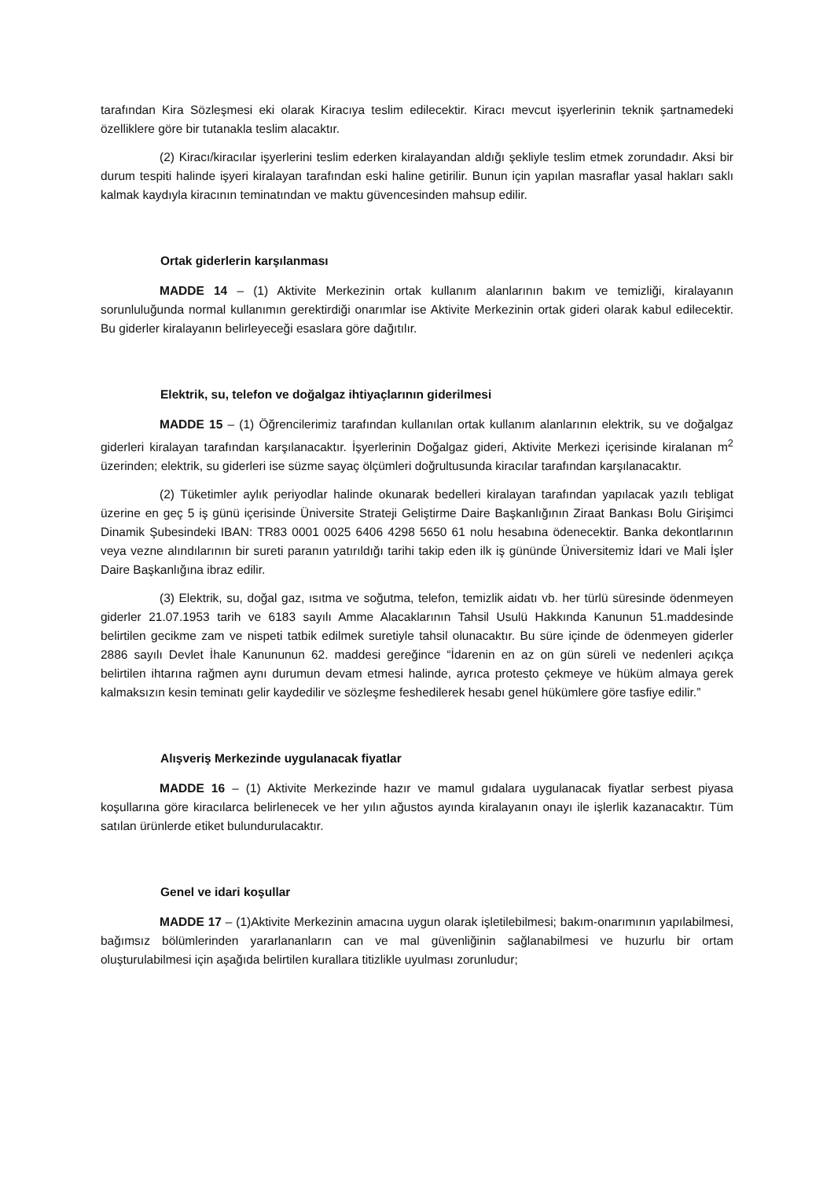tarafından Kira Sözleşmesi eki olarak Kiracıya teslim edilecektir. Kiracı mevcut işyerlerinin teknik şartnamedeki özelliklere göre bir tutanakla teslim alacaktır.
(2) Kiracı/kiracılar işyerlerini teslim ederken kiralayandan aldığı şekliyle teslim etmek zorundadır. Aksi bir durum tespiti halinde işyeri kiralayan tarafından eski haline getirilir. Bunun için yapılan masraflar yasal hakları saklı kalmak kaydıyla kiracının teminatından ve maktu güvencesinden mahsup edilir.
Ortak giderlerin karşılanması
MADDE 14 – (1) Aktivite Merkezinin ortak kullanım alanlarının bakım ve temizliği, kiralayanın sorunluluğunda normal kullanımın gerektirdiği onarımlar ise Aktivite Merkezinin ortak gideri olarak kabul edilecektir. Bu giderler kiralayanın belirleyeceği esaslara göre dağıtılır.
Elektrik, su, telefon ve doğalgaz ihtiyaçlarının giderilmesi
MADDE 15 – (1) Öğrencilerimiz tarafından kullanılan ortak kullanım alanlarının elektrik, su ve doğalgaz giderleri kiralayan tarafından karşılanacaktır. İşyerlerinin Doğalgaz gideri, Aktivite Merkezi içerisinde kiralanan m<sup>2</sup> üzerinden; elektrik, su giderleri ise süzme sayaç ölçümleri doğrultusunda kiracılar tarafından karşılanacaktır.
(2) Tüketimler aylık periyodlar halinde okunarak bedelleri kiralayan tarafından yapılacak yazılı tebligat üzerine en geç 5 iş günü içerisinde Üniversite Strateji Geliştirme Daire Başkanlığının Ziraat Bankası Bolu Girişimci Dinamik Şubesindeki IBAN: TR83 0001 0025 6406 4298 5650 61 nolu hesabına ödenecektir. Banka dekontlarının veya vezne alındılarının bir sureti paranın yatırıldığı tarihi takip eden ilk iş gününde Üniversitemiz İdari ve Mali İşler Daire Başkanlığına ibraz edilir.
(3) Elektrik, su, doğal gaz, ısıtma ve soğutma, telefon, temizlik aidatı vb. her türlü süresinde ödenmeyen giderler 21.07.1953 tarih ve 6183 sayılı Amme Alacaklarının Tahsil Usulü Hakkında Kanunun 51.maddesinde belirtilen gecikme zam ve nispeti tatbik edilmek suretiyle tahsil olunacaktır. Bu süre içinde de ödenmeyen giderler 2886 sayılı Devlet İhale Kanununun 62. maddesi gereğince “İdarenin en az on gün süreli ve nedenleri açıkça belirtilen ihtarına rağmen aynı durumun devam etmesi halinde, ayrıca protesto çekmeye ve hüküm almaya gerek kalmaksızın kesin teminatı gelir kaydedilir ve sözleşme feshedilerek hesabı genel hükümlere göre tasfiye edilir.”
Alışveriş Merkezinde uygulanacak fiyatlar
MADDE 16 – (1) Aktivite Merkezinde hazır ve mamul gıdalara uygulanacak fiyatlar serbest piyasa koşullarına göre kiracılarca belirlenecek ve her yılın ağustos ayında kiralayanın onayı ile işlerlik kazanacaktır. Tüm satılan ürünlerde etiket bulundurulacaktır.
Genel ve idari koşullar
MADDE 17 – (1)Aktivite Merkezinin amacına uygun olarak işletilebilmesi; bakım-onarımının yapılabilmesi, bağımsız bölümlerinden yararlananların can ve mal güvenliğinin sağlanabilmesi ve huzurlu bir ortam oluşturulabilmesi için aşağıda belirtilen kurallara titizlikle uyulması zorunludur;